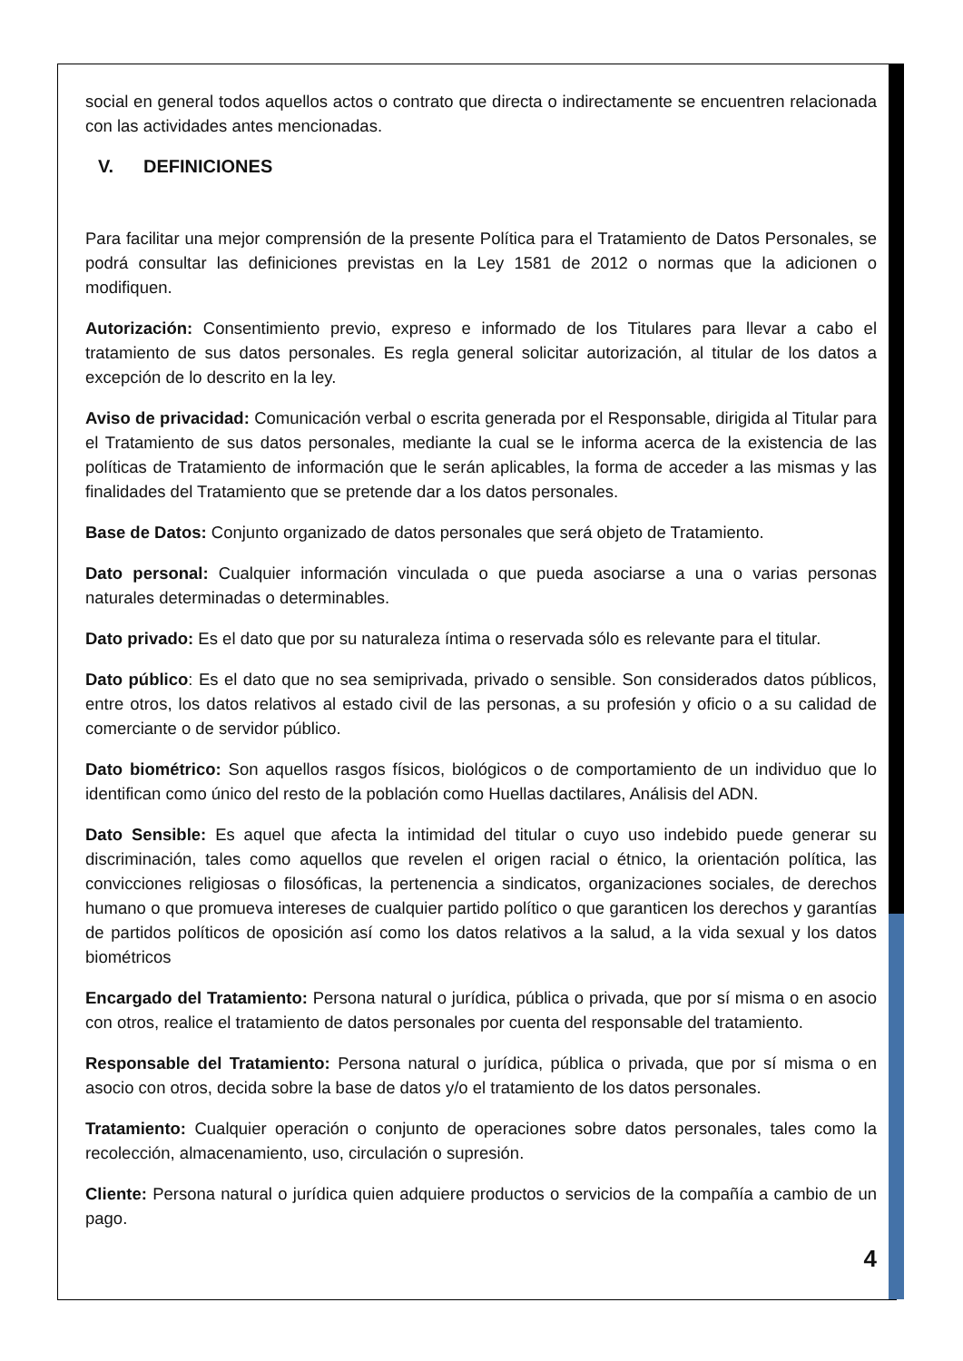social en general todos aquellos actos o contrato que directa o indirectamente se encuentren relacionada con las actividades antes mencionadas.
V. DEFINICIONES
Para facilitar una mejor comprensión de la presente Política para el Tratamiento de Datos Personales, se podrá consultar las definiciones previstas en la Ley 1581 de 2012 o normas que la adicionen o modifiquen.
Autorización: Consentimiento previo, expreso e informado de los Titulares para llevar a cabo el tratamiento de sus datos personales. Es regla general solicitar autorización, al titular de los datos a excepción de lo descrito en la ley.
Aviso de privacidad: Comunicación verbal o escrita generada por el Responsable, dirigida al Titular para el Tratamiento de sus datos personales, mediante la cual se le informa acerca de la existencia de las políticas de Tratamiento de información que le serán aplicables, la forma de acceder a las mismas y las finalidades del Tratamiento que se pretende dar a los datos personales.
Base de Datos: Conjunto organizado de datos personales que será objeto de Tratamiento.
Dato personal: Cualquier información vinculada o que pueda asociarse a una o varias personas naturales determinadas o determinables.
Dato privado: Es el dato que por su naturaleza íntima o reservada sólo es relevante para el titular.
Dato público: Es el dato que no sea semiprivada, privado o sensible. Son considerados datos públicos, entre otros, los datos relativos al estado civil de las personas, a su profesión y oficio o a su calidad de comerciante o de servidor público.
Dato biométrico: Son aquellos rasgos físicos, biológicos o de comportamiento de un individuo que lo identifican como único del resto de la población como Huellas dactilares, Análisis del ADN.
Dato Sensible: Es aquel que afecta la intimidad del titular o cuyo uso indebido puede generar su discriminación, tales como aquellos que revelen el origen racial o étnico, la orientación política, las convicciones religiosas o filosóficas, la pertenencia a sindicatos, organizaciones sociales, de derechos humano o que promueva intereses de cualquier partido político o que garanticen los derechos y garantías de partidos políticos de oposición así como los datos relativos a la salud, a la vida sexual y los datos biométricos
Encargado del Tratamiento: Persona natural o jurídica, pública o privada, que por sí misma o en asocio con otros, realice el tratamiento de datos personales por cuenta del responsable del tratamiento.
Responsable del Tratamiento: Persona natural o jurídica, pública o privada, que por sí misma o en asocio con otros, decida sobre la base de datos y/o el tratamiento de los datos personales.
Tratamiento: Cualquier operación o conjunto de operaciones sobre datos personales, tales como la recolección, almacenamiento, uso, circulación o supresión.
Cliente: Persona natural o jurídica quien adquiere productos o servicios de la compañía a cambio de un pago.
4